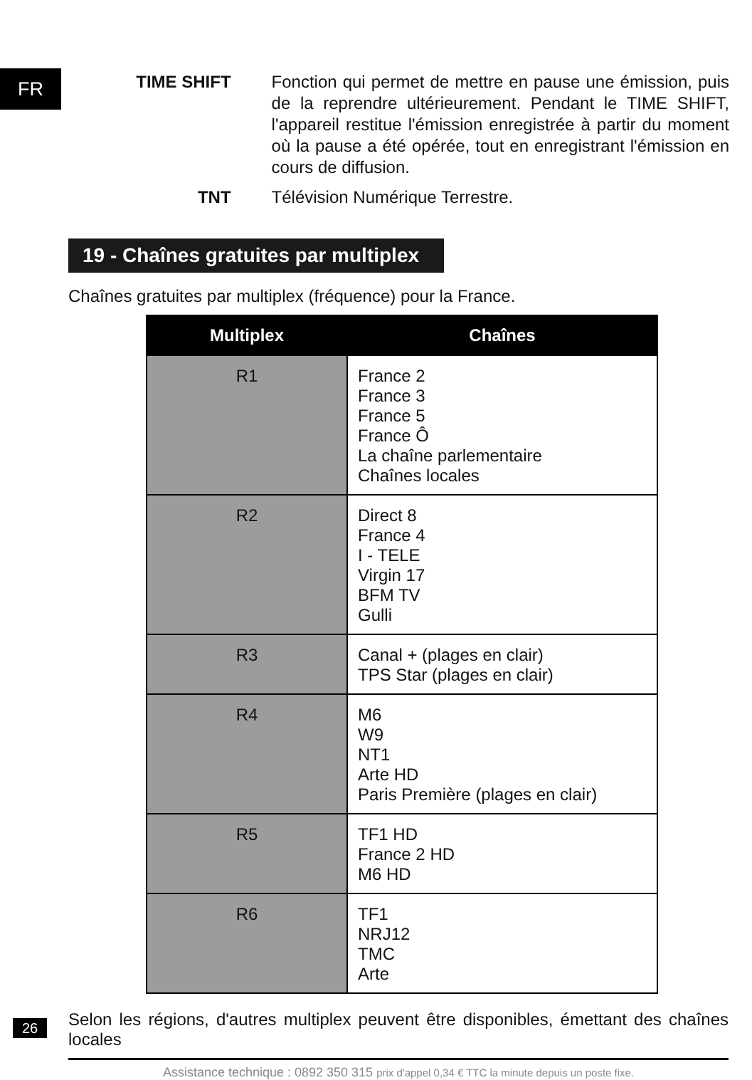FR
TIME SHIFT Fonction qui permet de mettre en pause une émission, puis de la reprendre ultérieurement. Pendant le TIME SHIFT, l'appareil restitue l'émission enregistrée à partir du moment où la pause a été opérée, tout en enregistrant l'émission en cours de diffusion.
TNT Télévision Numérique Terrestre.
19 - Chaînes gratuites par multiplex
Chaînes gratuites par multiplex (fréquence) pour la France.
| Multiplex | Chaînes |
| --- | --- |
| R1 | France 2 France 3 France 5 France Ô La chaîne parlementaire Chaînes locales |
| R2 | Direct 8 France 4 I - TELE Virgin 17 BFM TV Gulli |
| R3 | Canal + (plages en clair) TPS Star (plages en clair) |
| R4 | M6 W9 NT1 Arte HD Paris Première (plages en clair) |
| R5 | TF1 HD France 2 HD M6 HD |
| R6 | TF1 NRJ12 TMC Arte |
Selon les régions, d'autres multiplex peuvent être disponibles, émettant des chaînes locales
26
Assistance technique : 0892 350 315 prix d'appel 0,34 € TTC la minute depuis un poste fixe.